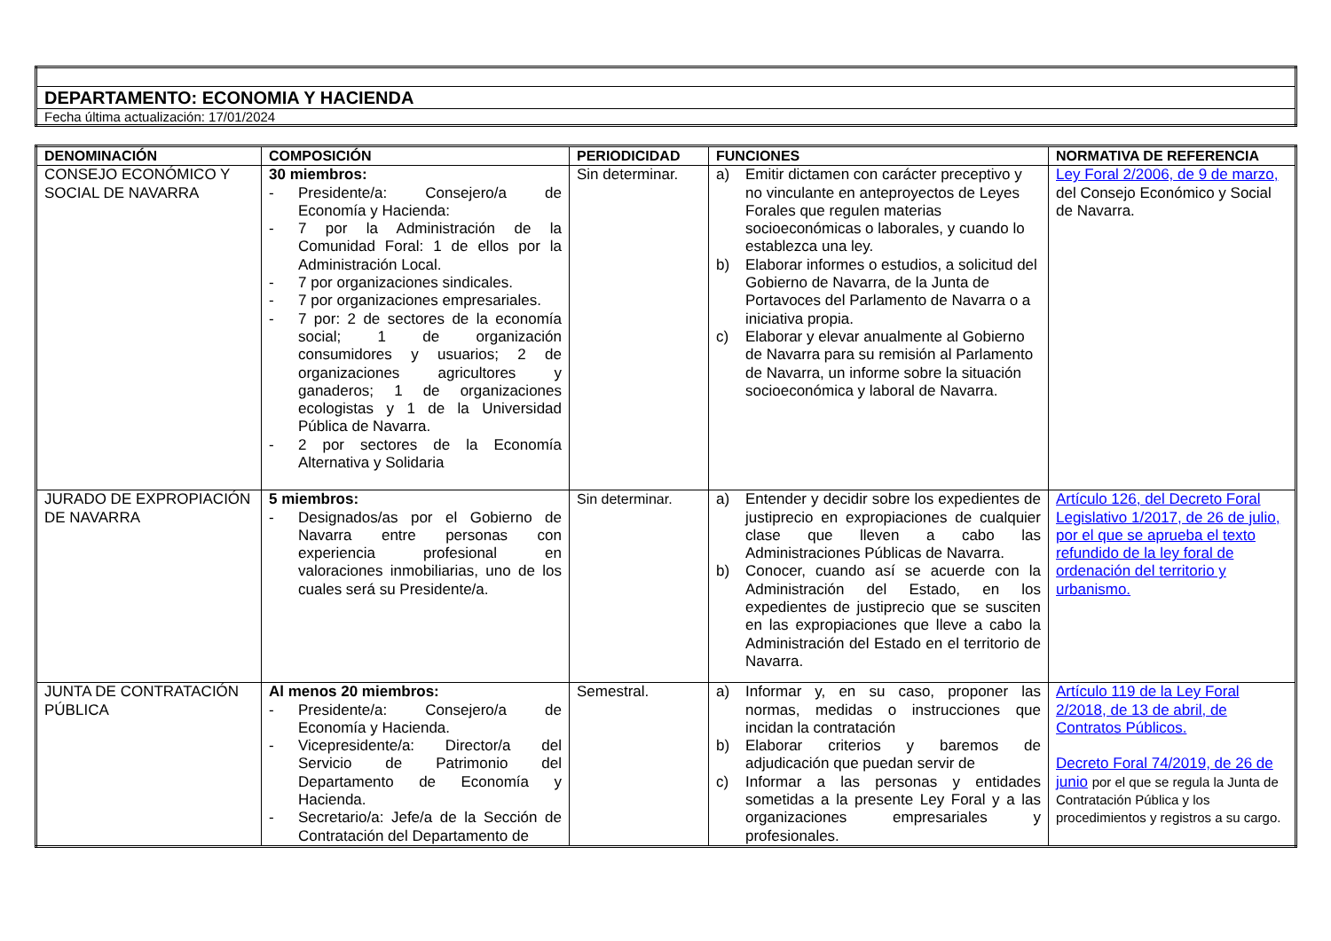| DEPARTAMENTO: ECONOMIA Y HACIENDA |
| Fecha última actualización: 17/01/2024 |
| DENOMINACIÓN | COMPOSICIÓN | PERIODICIDAD | FUNCIONES | NORMATIVA DE REFERENCIA |
| --- | --- | --- | --- | --- |
| CONSEJO ECONÓMICO Y SOCIAL DE NAVARRA | 30 miembros: - Presidente/a: Consejero/a de Economía y Hacienda: - 7 por la Administración de la Comunidad Foral: 1 de ellos por la Administración Local. - 7 por organizaciones sindicales. - 7 por organizaciones empresariales. - 7 por: 2 de sectores de la economía social; 1 de organización consumidores y usuarios; 2 de organizaciones agricultores y ganaderos; 1 de organizaciones ecologistas y 1 de la Universidad Pública de Navarra. - 2 por sectores de la Economía Alternativa y Solidaria | Sin determinar. | a) Emitir dictamen con carácter preceptivo y no vinculante en anteproyectos de Leyes Forales que regulen materias socioeconómicas o laborales, y cuando lo establezca una ley. b) Elaborar informes o estudios, a solicitud del Gobierno de Navarra, de la Junta de Portavoces del Parlamento de Navarra o a iniciativa propia. c) Elaborar y elevar anualmente al Gobierno de Navarra para su remisión al Parlamento de Navarra, un informe sobre la situación socioeconómica y laboral de Navarra. | Ley Foral 2/2006, de 9 de marzo, del Consejo Económico y Social de Navarra. |
| JURADO DE EXPROPIACIÓN DE NAVARRA | 5 miembros: - Designados/as por el Gobierno de Navarra entre personas con experiencia profesional en valoraciones inmobiliarias, uno de los cuales será su Presidente/a. | Sin determinar. | a) Entender y decidir sobre los expedientes de justiprecio en expropiaciones de cualquier clase que lleven a cabo las Administraciones Públicas de Navarra. b) Conocer, cuando así se acuerde con la Administración del Estado, en los expedientes de justiprecio que se susciten en las expropiaciones que lleve a cabo la Administración del Estado en el territorio de Navarra. | Artículo 126, del Decreto Foral Legislativo 1/2017, de 26 de julio, por el que se aprueba el texto refundido de la ley foral de ordenación del territorio y urbanismo. |
| JUNTA DE CONTRATACIÓN PÚBLICA | Al menos 20 miembros: - Presidente/a: Consejero/a de Economía y Hacienda. - Vicepresidente/a: Director/a del Servicio de Patrimonio del Departamento de Economía y Hacienda. - Secretario/a: Jefe/a de la Sección de Contratación del Departamento de | Semestral. | a) Informar y, en su caso, proponer las normas, medidas o instrucciones que incidan la contratación b) Elaborar criterios y baremos de adjudicación que puedan servir de c) Informar a las personas y entidades sometidas a la presente Ley Foral y a las organizaciones empresariales y profesionales. | Artículo 119 de la Ley Foral 2/2018, de 13 de abril, de Contratos Públicos. Decreto Foral 74/2019, de 26 de junio por el que se regula la Junta de Contratación Pública y los procedimientos y registros a su cargo. |